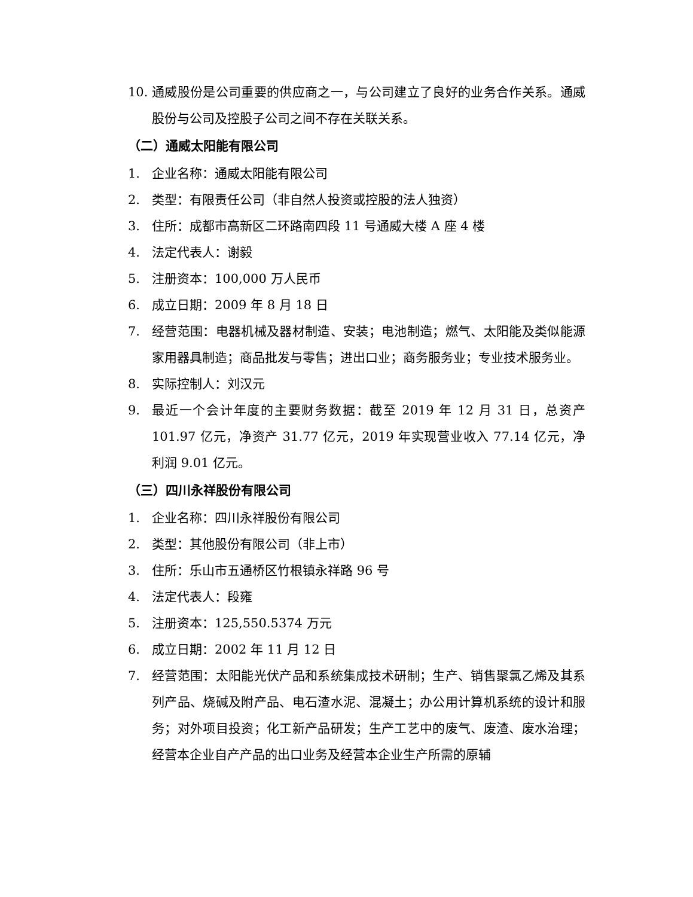10. 通威股份是公司重要的供应商之一，与公司建立了良好的业务合作关系。通威股份与公司及控股子公司之间不存在关联关系。
（二）通威太阳能有限公司
1. 企业名称：通威太阳能有限公司
2. 类型：有限责任公司（非自然人投资或控股的法人独资）
3. 住所：成都市高新区二环路南四段 11 号通威大楼 A 座 4 楼
4. 法定代表人：谢毅
5. 注册资本：100,000 万人民币
6. 成立日期：2009 年 8 月 18 日
7. 经营范围：电器机械及器材制造、安装；电池制造；燃气、太阳能及类似能源家用器具制造；商品批发与零售；进出口业；商务服务业；专业技术服务业。
8. 实际控制人：刘汉元
9. 最近一个会计年度的主要财务数据：截至 2019 年 12 月 31 日，总资产 101.97 亿元，净资产 31.77 亿元，2019 年实现营业收入 77.14 亿元，净利润 9.01 亿元。
（三）四川永祥股份有限公司
1. 企业名称：四川永祥股份有限公司
2. 类型：其他股份有限公司（非上市）
3. 住所：乐山市五通桥区竹根镇永祥路 96 号
4. 法定代表人：段雍
5. 注册资本：125,550.5374 万元
6. 成立日期：2002 年 11 月 12 日
7. 经营范围：太阳能光伏产品和系统集成技术研制；生产、销售聚氯乙烯及其系列产品、烧碱及附产品、电石渣水泥、混凝土；办公用计算机系统的设计和服务；对外项目投资；化工新产品研发；生产工艺中的废气、废渣、废水治理；经营本企业自产产品的出口业务及经营本企业生产所需的原辅